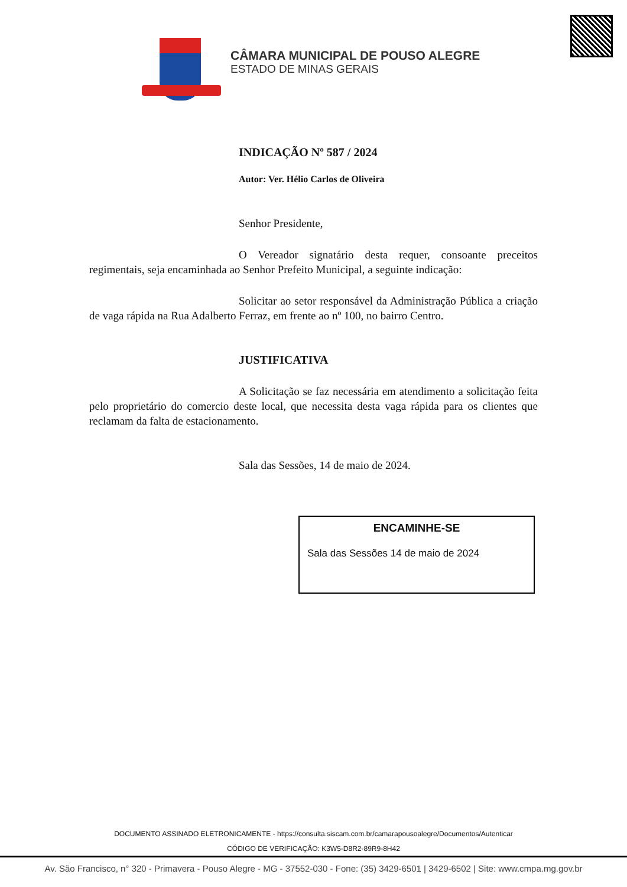CÂMARA MUNICIPAL DE POUSO ALEGRE
ESTADO DE MINAS GERAIS
INDICAÇÃO Nº 587 / 2024
Autor: Ver. Hélio Carlos de Oliveira
Senhor Presidente,
O Vereador signatário desta requer, consoante preceitos regimentais, seja encaminhada ao Senhor Prefeito Municipal, a seguinte indicação:
Solicitar ao setor responsável da Administração Pública a criação de vaga rápida na Rua Adalberto Ferraz, em frente ao nº 100, no bairro Centro.
JUSTIFICATIVA
A Solicitação se faz necessária em atendimento a solicitação feita pelo proprietário do comercio deste local, que necessita desta vaga rápida para os clientes que reclamam da falta de estacionamento.
Sala das Sessões, 14 de maio de 2024.
ENCAMINHE-SE
Sala das Sessões 14 de maio de 2024
DOCUMENTO ASSINADO ELETRONICAMENTE - https://consulta.siscam.com.br/camarapousoalegre/Documentos/Autenticar
CÓDIGO DE VERIFICAÇÃO: K3W5-D8R2-89R9-8H42
Av. São Francisco, n° 320 - Primavera - Pouso Alegre - MG - 37552-030 - Fone: (35) 3429-6501 | 3429-6502 | Site: www.cmpa.mg.gov.br